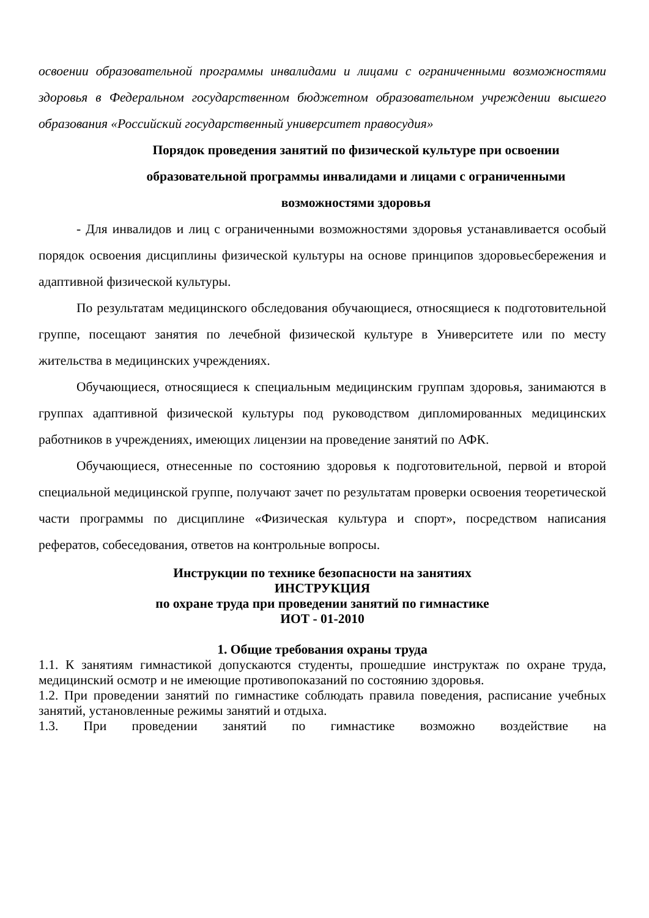освоении образовательной программы инвалидами и лицами с ограниченными возможностями здоровья в Федеральном государственном бюджетном образовательном учреждении высшего образования «Российский государственный университет правосудия»
Порядок проведения занятий по физической культуре при освоении образовательной программы инвалидами и лицами с ограниченными возможностями здоровья
- Для инвалидов и лиц с ограниченными возможностями здоровья устанавливается особый порядок освоения дисциплины физической культуры на основе принципов здоровьесбережения и адаптивной физической культуры.
По результатам медицинского обследования обучающиеся, относящиеся к подготовительной группе, посещают занятия по лечебной физической культуре в Университете или по месту жительства в медицинских учреждениях.
Обучающиеся, относящиеся к специальным медицинским группам здоровья, занимаются в группах адаптивной физической культуры под руководством дипломированных медицинских работников в учреждениях, имеющих лицензии на проведение занятий по АФК.
Обучающиеся, отнесенные по состоянию здоровья к подготовительной, первой и второй специальной медицинской группе, получают зачет по результатам проверки освоения теоретической части программы по дисциплине «Физическая культура и спорт», посредством написания рефератов, собеседования, ответов на контрольные вопросы.
Инструкции по технике безопасности на занятиях
ИНСТРУКЦИЯ
по охране труда при проведении занятий по гимнастике
ИОТ - 01-2010
1. Общие требования охраны труда
1.1. К занятиям гимнастикой допускаются студенты, прошедшие инструктаж по охране труда, медицинский осмотр и не имеющие противопоказаний по состоянию здоровья.
1.2. При проведении занятий по гимнастике соблюдать правила поведения, расписание учебных занятий, установленные режимы занятий и отдыха.
1.3. При проведении занятий по гимнастике возможно воздействие на